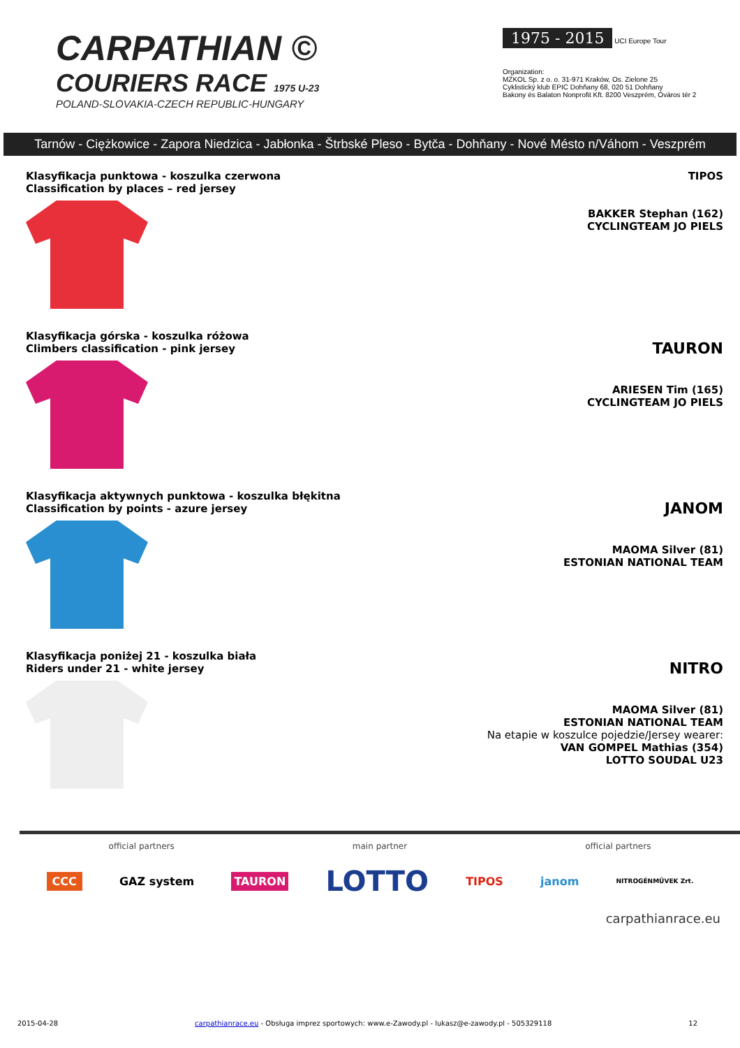CARPATHIAN ©
COURIERS RACE 1975 U-23
POLAND-SLOVAKIA-CZECH REPUBLIC-HUNGARY
1975 - 2015
UCI Europe Tour
Organization:
MZKOL Sp. z o. o. 31-971 Kraków, Os. Zielone 25
Cyklistický klub EPIC Dohňany 68, 020 51 Dohňany
Bakony és Balaton Nonprofit Kft. 8200 Veszprém, Óváros tér 2
Tarnów - Ciężkowice - Zapora Niedzica - Jabłonka - Štrbské Pleso - Bytča - Dohňany - Nové Mésto n/Váhom - Veszprém
Klasyfikacja punktowa - koszulka czerwona
Classification by places – red jersey
TIPOS
BAKKER Stephan (162)
CYCLINGTEAM JO PIELS
Klasyfikacja górska - koszulka różowa
Climbers classification - pink jersey
TAURON
ARIESEN Tim (165)
CYCLINGTEAM JO PIELS
Klasyfikacja aktywnych punktowa - koszulka błękitna
Classification by points - azure jersey
JANOM
MAOMA Silver (81)
ESTONIAN NATIONAL TEAM
Klasyfikacja poniżej 21 - koszulka biała
Riders under 21 - white jersey
NITRO
MAOMA Silver (81)
ESTONIAN NATIONAL TEAM
Na etapie w koszulce pojedzie/Jersey wearer:
VAN GOMPEL Mathias (354)
LOTTO SOUDAL U23
official partners main partner official partners
CCC GAZ system TAURON LOTTO TIPOS janom NITROGÉNMŰVEK Zrt.
carpathianrace.eu
2015-04-28 carpathianrace.eu - Obsługa imprez sportowych: www.e-Zawody.pl - lukasz@e-zawody.pl - 505329118 12